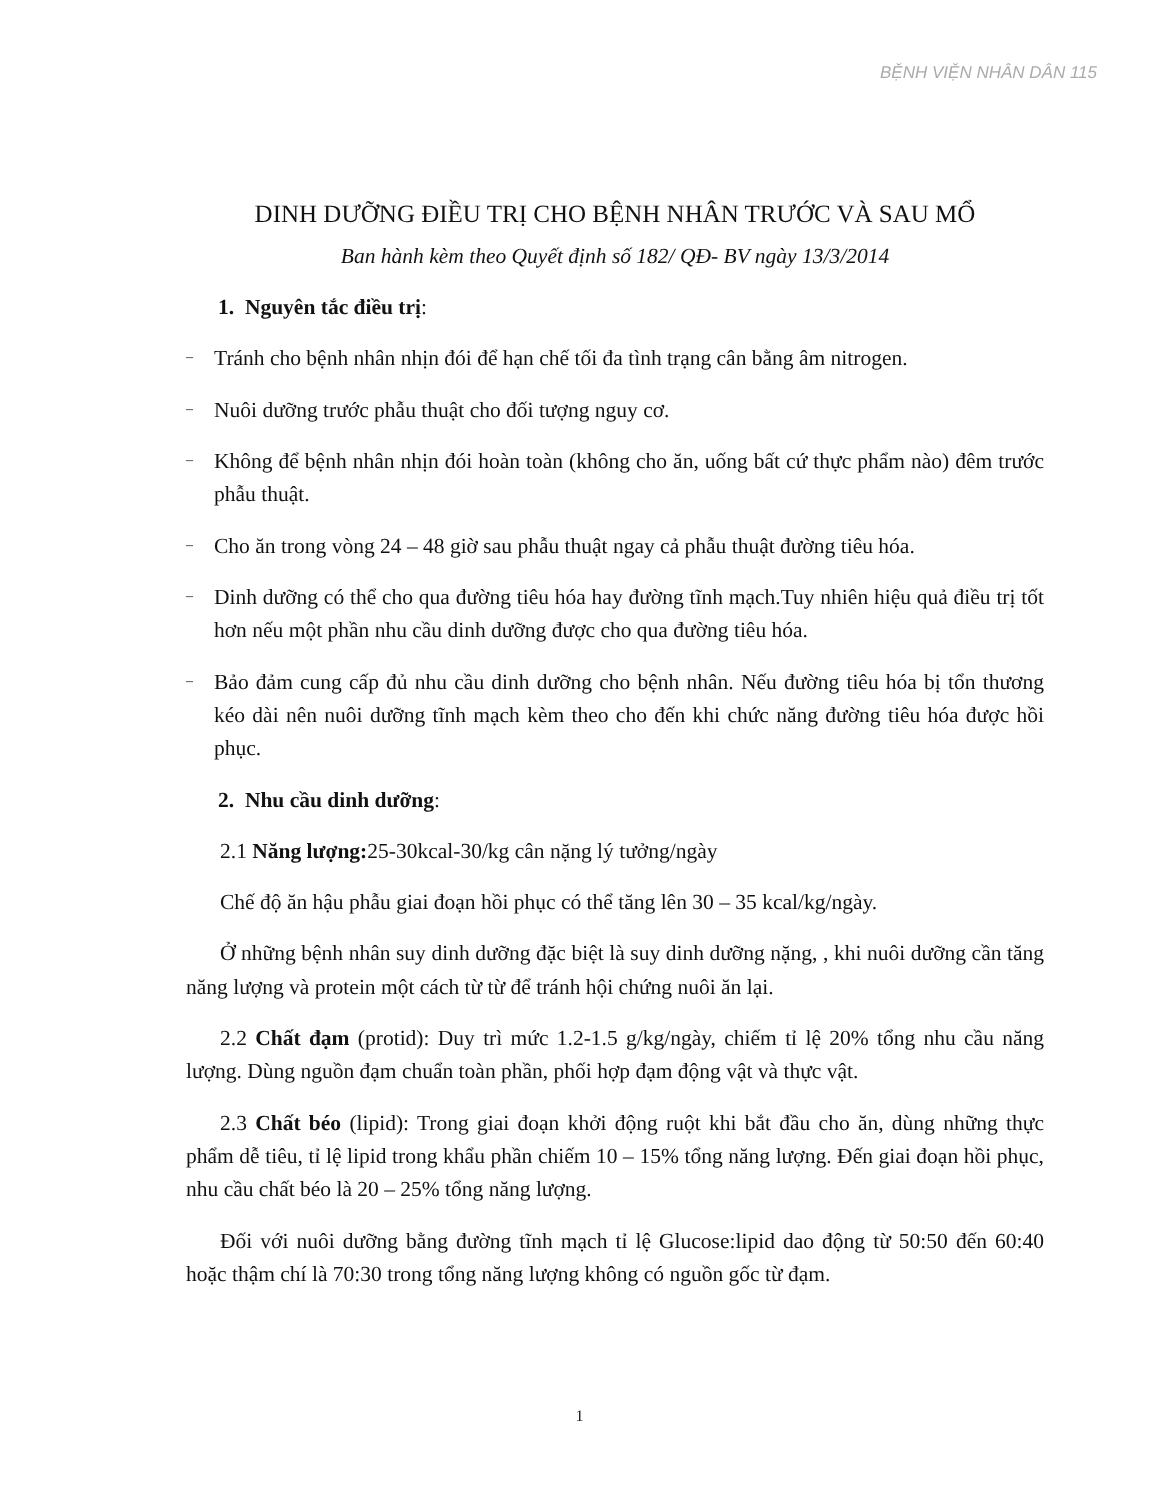BỆNH VIỆN NHÂN DÂN 115
DINH DƯỠNG ĐIỀU TRỊ CHO BỆNH NHÂN TRƯỚC VÀ SAU MỔ
Ban hành kèm theo Quyết định số 182/ QĐ- BV ngày 13/3/2014
1. Nguyên tắc điều trị:
–
Tránh cho bệnh nhân nhịn đói để hạn chế tối đa tình trạng cân bằng âm nitrogen.
–
Nuôi dưỡng trước phẫu thuật cho đối tượng nguy cơ.
–
Không để bệnh nhân nhịn đói hoàn toàn (không cho ăn, uống bất cứ thực phẩm nào) đêm trước phẫu thuật.
–
Cho ăn trong vòng 24 – 48 giờ sau phẫu thuật ngay cả phẫu thuật đường tiêu hóa.
–
Dinh dưỡng có thể cho qua đường tiêu hóa hay đường tĩnh mạch.Tuy nhiên hiệu quả điều trị tốt hơn nếu một phần nhu cầu dinh dưỡng được cho qua đường tiêu hóa.
–
Bảo đảm cung cấp đủ nhu cầu dinh dưỡng cho bệnh nhân. Nếu đường tiêu hóa bị tổn thương kéo dài nên nuôi dưỡng tĩnh mạch kèm theo cho đến khi chức năng đường tiêu hóa được hồi phục.
2. Nhu cầu dinh dưỡng:
2.1 Năng lượng: 25-30kcal-30/kg cân nặng lý tưởng/ngày
Chế độ ăn hậu phẫu giai đoạn hồi phục có thể tăng lên 30 – 35 kcal/kg/ngày.
Ở những bệnh nhân suy dinh dưỡng đặc biệt là suy dinh dưỡng nặng, , khi nuôi dưỡng cần tăng năng lượng và protein một cách từ từ để tránh hội chứng nuôi ăn lại.
2.2 Chất đạm (protid): Duy trì mức 1.2-1.5 g/kg/ngày, chiếm tỉ lệ 20% tổng nhu cầu năng lượng. Dùng nguồn đạm chuẩn toàn phần, phối hợp đạm động vật và thực vật.
2.3 Chất béo (lipid): Trong giai đoạn khởi động ruột khi bắt đầu cho ăn, dùng những thực phẩm dễ tiêu, tỉ lệ lipid trong khẩu phần chiếm 10 – 15% tổng năng lượng. Đến giai đoạn hồi phục, nhu cầu chất béo là 20 – 25% tổng năng lượng.
Đối với nuôi dưỡng bằng đường tĩnh mạch tỉ lệ Glucose:lipid dao động từ 50:50 đến 60:40 hoặc thậm chí là 70:30 trong tổng năng lượng không có nguồn gốc từ đạm.
1